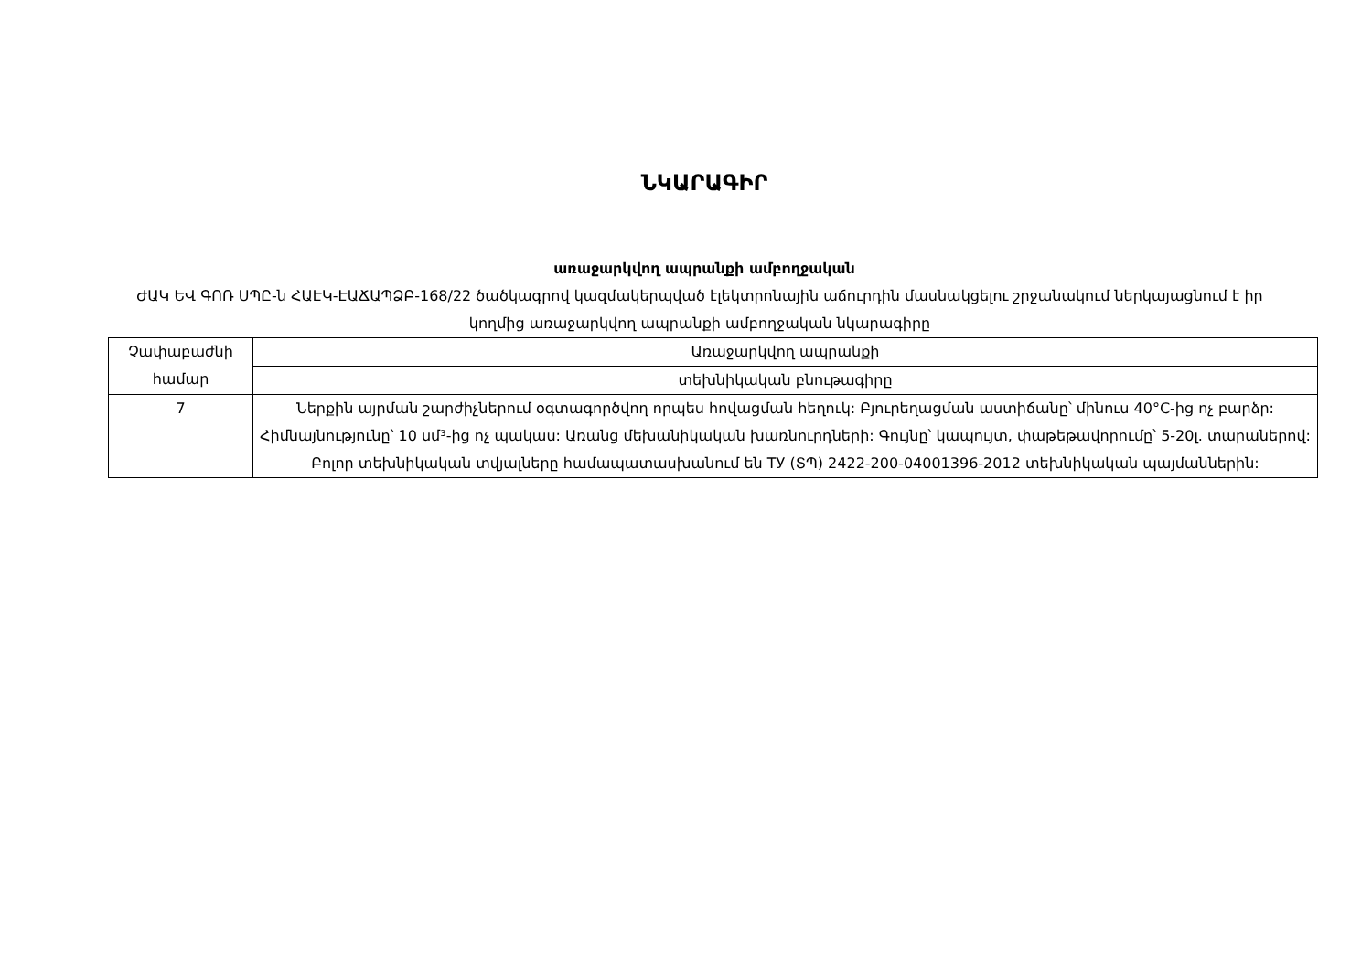ՆԿԱՐԱԳԻՐ
առաջարկվող ապրանքի ամբողջական
ԺԱԿ ԵՎ ԳՈՌ ՍՊԸ-ն ՀԱԷԿ-ԷԱՃԱՊՁԲ-168/22 ծածկագրով կազմակերպված էլեկտրոնային աճուրդին մասնակցելու շրջանակում ներկայացնում է իր կողմից առաջարկվող ապրանքի ամբողջական նկարագիրը
| Չափաբաժնի համար | Առաջարկվող ապրանքի |
| | տեխնիկական բնութագիրը |
| 7 | Ներքին այրման շարժիչներում օգտագործվող որպես հովացման հեղուկ: Բյուրեղացման աստիճանը՝ մինուս 40°C-ից ոչ բարձր: Հիմնայնությունը՝ 10 սմ³-ից ոչ պակաս: Առանց մեխանիկական խառնուրդների: Գույնը՝ կապույտ, փաթեթավորումը՝ 5-20լ. տարաներով: Բոլոր տեխնիկական տվյալները համապատասխանում են ТУ (ՏՊ) 2422-200-04001396-2012 տեխնիկական պայմաններին: |